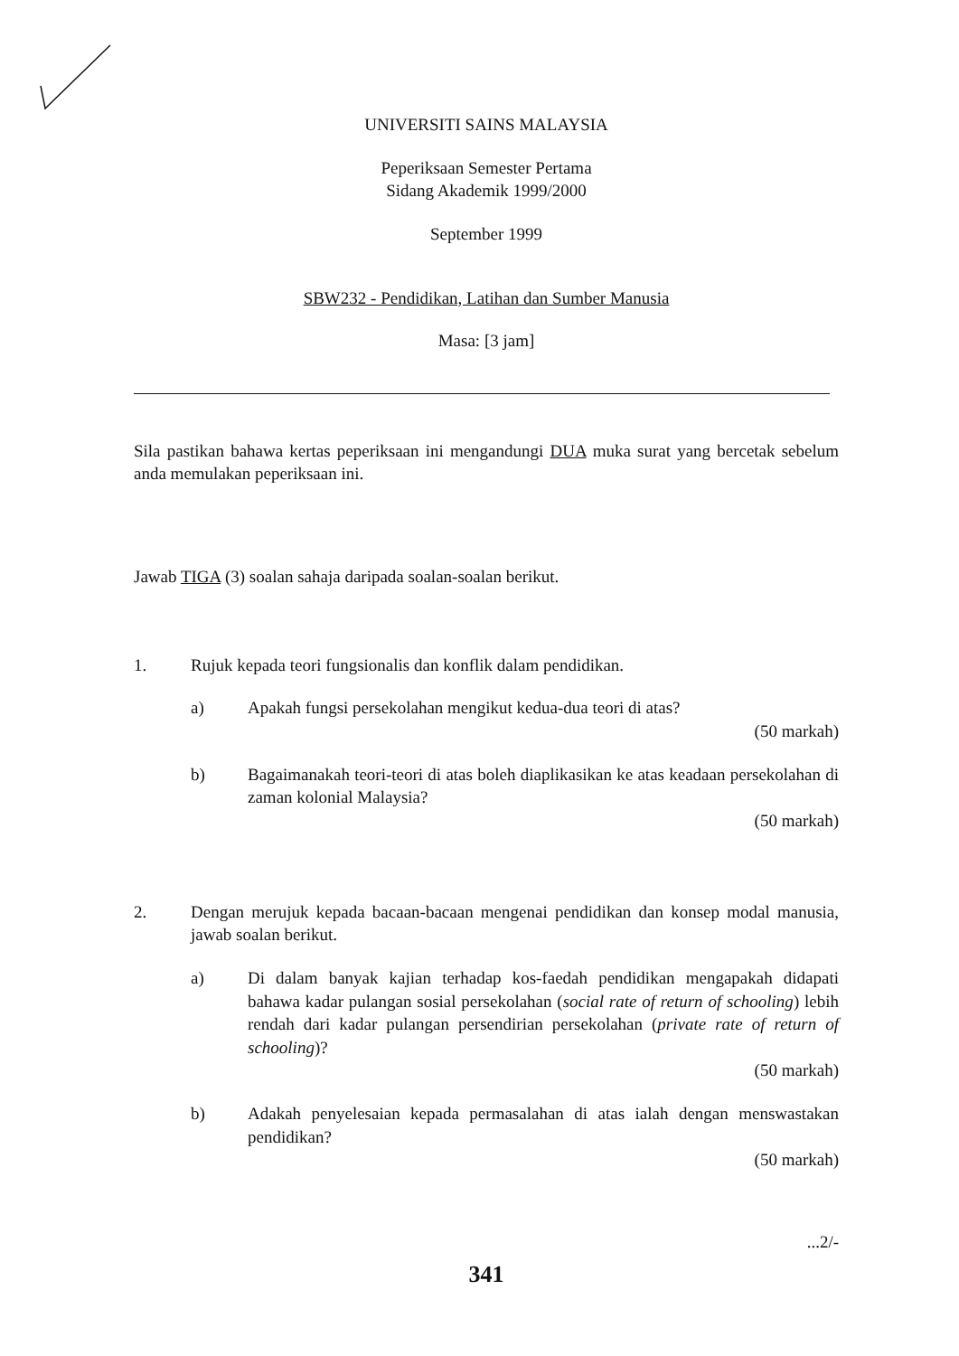UNIVERSITI SAINS MALAYSIA
Peperiksaan Semester Pertama
Sidang Akademik 1999/2000
September 1999
SBW232 - Pendidikan, Latihan dan Sumber Manusia
Masa: [3 jam]
Sila pastikan bahawa kertas peperiksaan ini mengandungi DUA muka surat yang bercetak sebelum anda memulakan peperiksaan ini.
Jawab TIGA (3) soalan sahaja daripada soalan-soalan berikut.
1. Rujuk kepada teori fungsionalis dan konflik dalam pendidikan.
a) Apakah fungsi persekolahan mengikut kedua-dua teori di atas?
(50 markah)
b) Bagaimanakah teori-teori di atas boleh diaplikasikan ke atas keadaan persekolahan di zaman kolonial Malaysia?
(50 markah)
2. Dengan merujuk kepada bacaan-bacaan mengenai pendidikan dan konsep modal manusia, jawab soalan berikut.
a) Di dalam banyak kajian terhadap kos-faedah pendidikan mengapakah didapati bahawa kadar pulangan sosial persekolahan (social rate of return of schooling) lebih rendah dari kadar pulangan persendirian persekolahan (private rate of return of schooling)?
(50 markah)
b) Adakah penyelesaian kepada permasalahan di atas ialah dengan menswastakan pendidikan?
(50 markah)
...2/-
341